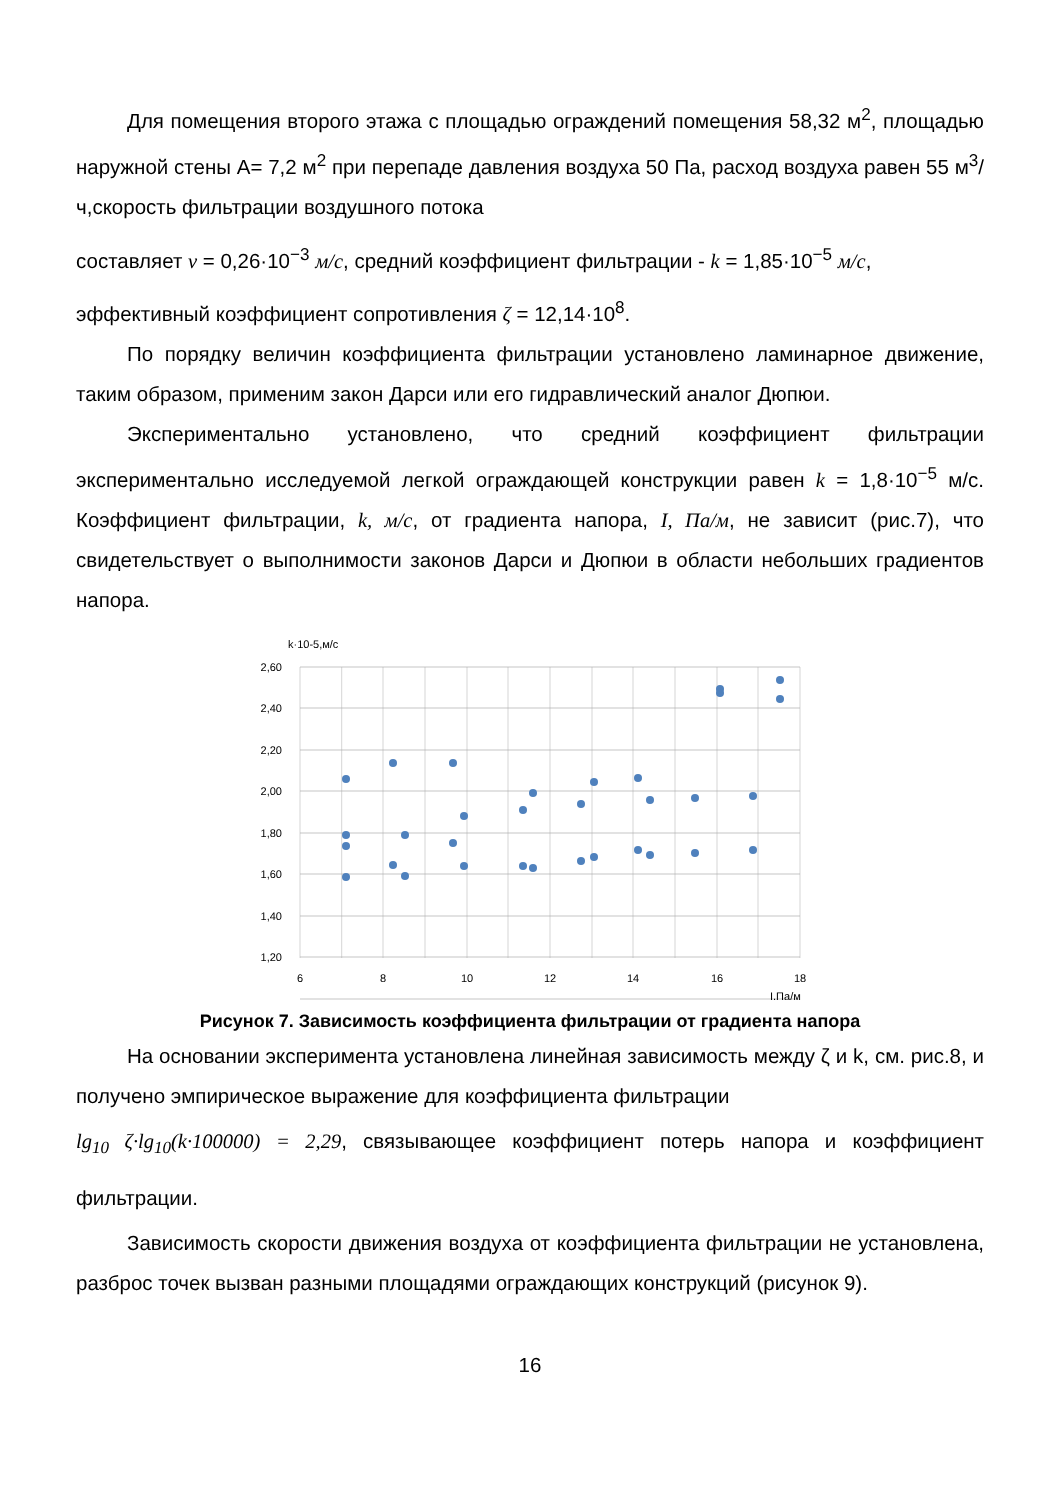Для помещения второго этажа с площадью ограждений помещения 58,32 м<sup>2</sup>, площадью наружной стены А= 7,2 м<sup>2</sup> при перепаде давления воздуха 50 Па, расход воздуха равен 55 м<sup>3</sup>/ч,скорость фильтрации воздушного потока
составляет v = 0,26·10<sup>−3</sup> м/с, средний коэффициент фильтрации - k = 1,85·10<sup>−5</sup> м/с,
эффективный коэффициент сопротивления ζ = 12,14·10<sup>8</sup>.
По порядку величин коэффициента фильтрации установлено ламинарное движение, таким образом, применим закон Дарси или его гидравлический аналог Дюпюи.
Экспериментально установлено, что средний коэффициент фильтрации экспериментально исследуемой легкой ограждающей конструкции равен k = 1,8·10<sup>−5</sup> м/с. Коэффициент фильтрации, k, м/с, от градиента напора, I, Па/м, не зависит (рис.7), что свидетельствует о выполнимости законов Дарси и Дюпюи в области небольших градиентов напора.
k·10-5,м/с
2,60
2,40
2,20
2,00
1,80
1,60
1,40
1,20
6
8
10
12
14
16
18
I,Па/м
Рисунок 7. Зависимость коэффициента фильтрации от градиента напора
На основании эксперимента установлена линейная зависимость между ζ и k, см. рис.8, и получено эмпирическое выражение для коэффициента фильтрации
lg<sub>10</sub> ζ·lg<sub>10</sub>(k·100000) = 2,29, связывающее коэффициент потерь напора и коэффициент фильтрации.
Зависимость скорости движения воздуха от коэффициента фильтрации не установлена, разброс точек вызван разными площадями ограждающих конструкций (рисунок 9).
16